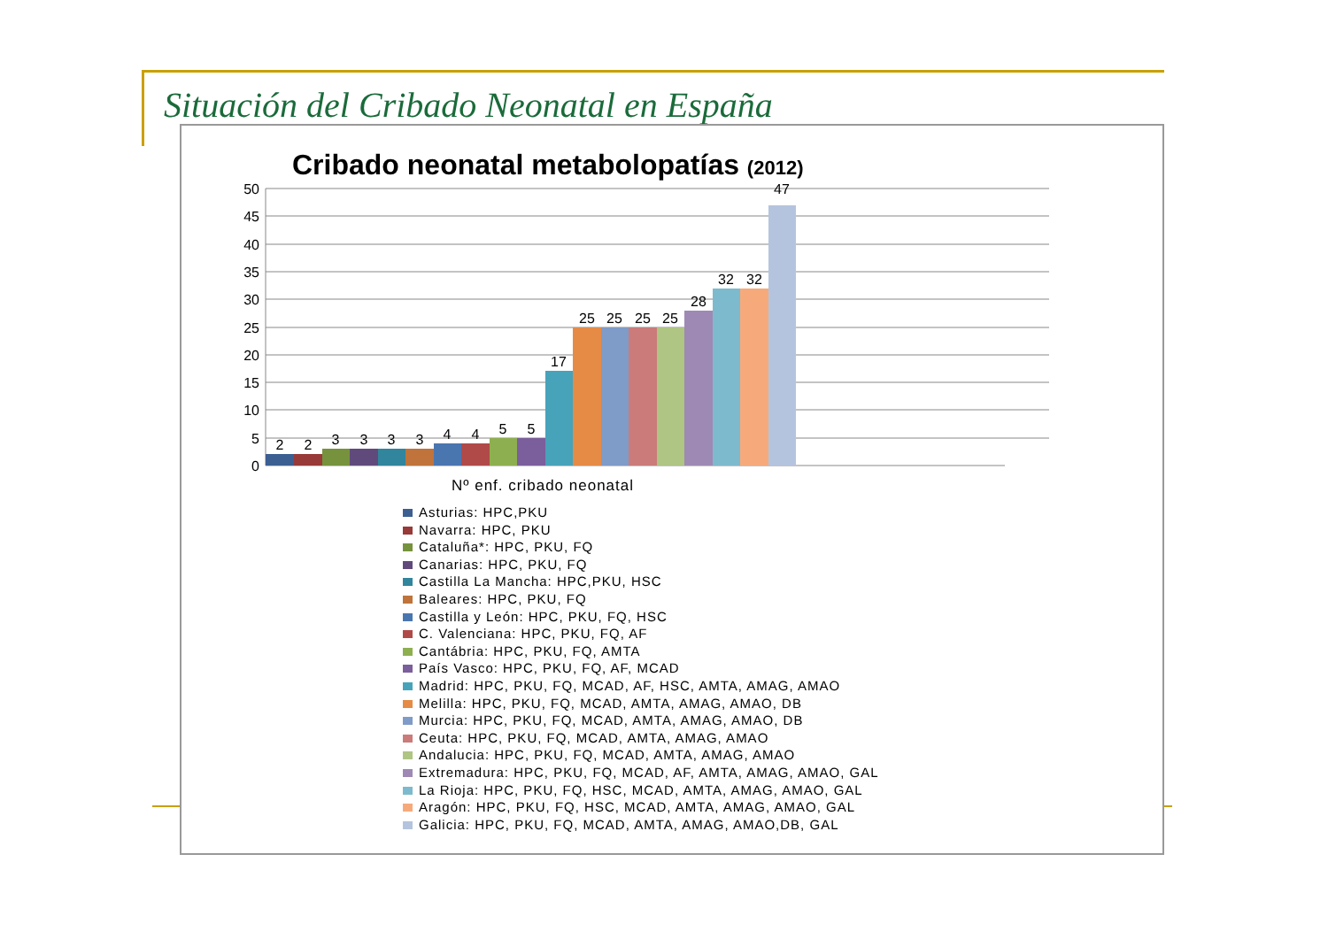Situación del Cribado Neonatal en España
Cribado neonatal metabolopatías (2012)
50
45
40
35
30
25
20
15
10
5
0
2
2
3
3
3
3
4
4
5
5
17
25
25
25
25
28
32
32
47
Nº enf. cribado neonatal
Asturias: HPC,PKU
Navarra: HPC, PKU
Cataluña*: HPC, PKU, FQ
Canarias: HPC, PKU, FQ
Castilla La Mancha: HPC,PKU, HSC
Baleares: HPC, PKU, FQ
Castilla y León: HPC, PKU, FQ, HSC
C. Valenciana: HPC, PKU, FQ, AF
Cantábria: HPC, PKU, FQ, AMTA
País Vasco: HPC, PKU, FQ, AF, MCAD
Madrid: HPC, PKU, FQ, MCAD, AF, HSC, AMTA, AMAG, AMAO
Melilla: HPC, PKU, FQ, MCAD, AMTA, AMAG, AMAO, DB
Murcia: HPC, PKU, FQ, MCAD, AMTA, AMAG, AMAO, DB
Ceuta: HPC, PKU, FQ, MCAD, AMTA, AMAG, AMAO
Andalucia: HPC, PKU, FQ, MCAD, AMTA, AMAG, AMAO
Extremadura: HPC, PKU, FQ, MCAD, AF, AMTA, AMAG, AMAO, GAL
La Rioja: HPC, PKU, FQ, HSC, MCAD, AMTA, AMAG, AMAO, GAL
Aragón: HPC, PKU, FQ, HSC, MCAD, AMTA, AMAG, AMAO, GAL
Galicia: HPC, PKU, FQ, MCAD, AMTA, AMAG, AMAO,DB, GAL